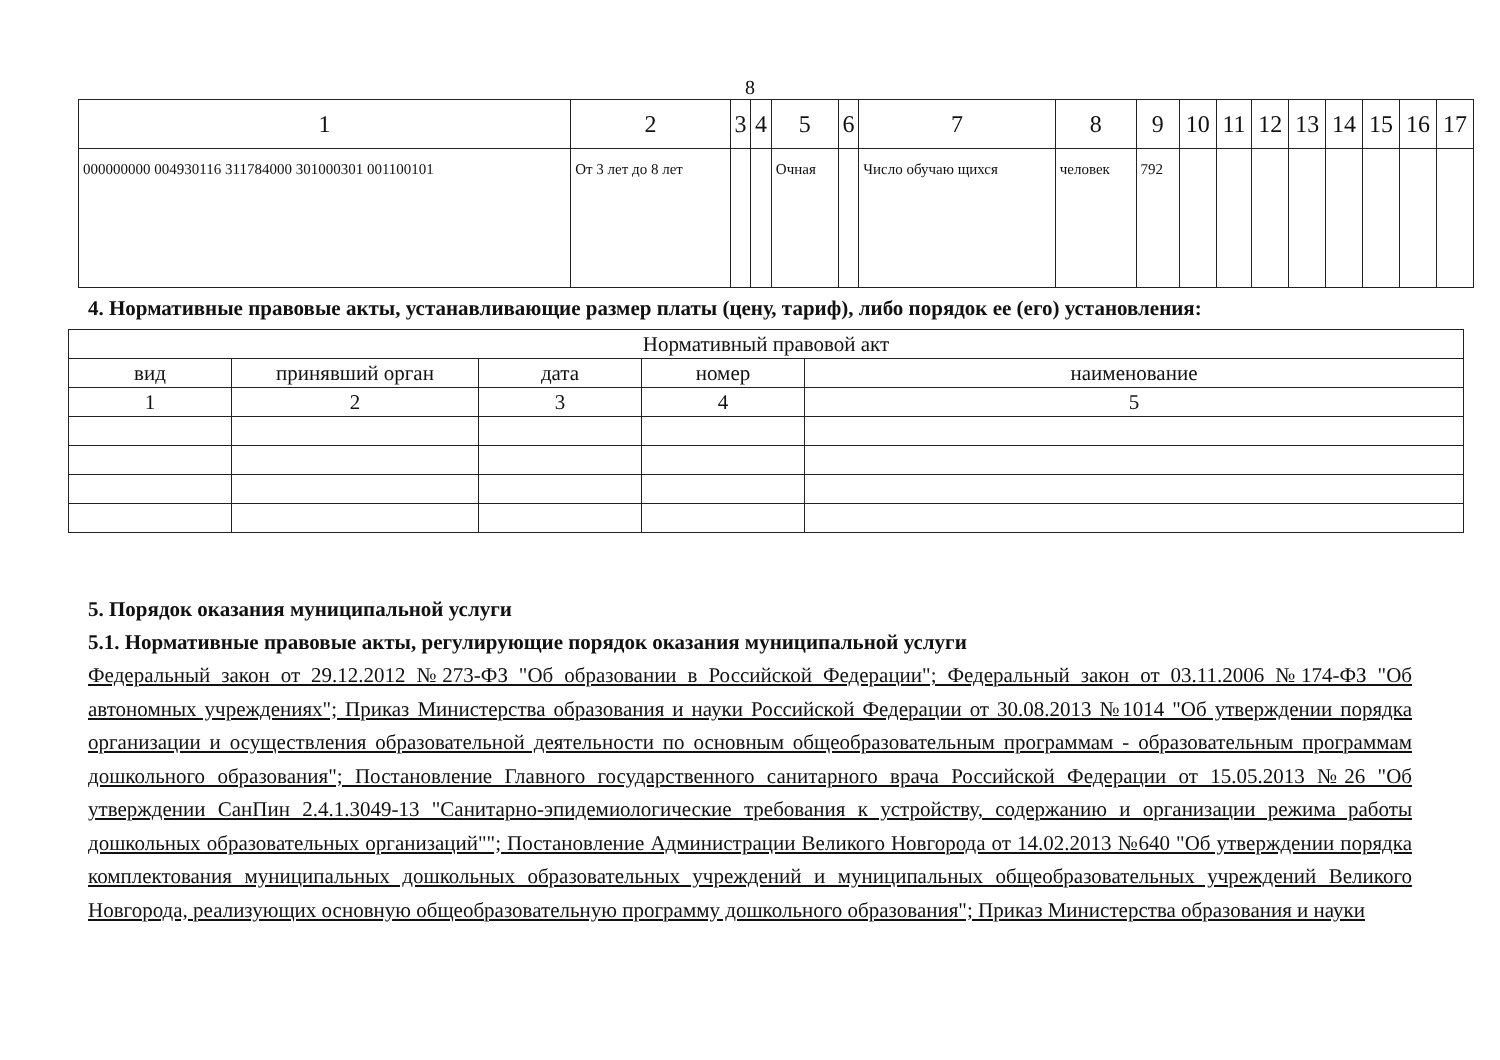8
| 1 | 2 | 3 | 4 | 5 | 6 | 7 | 8 | 9 | 10 | 11 | 12 | 13 | 14 | 15 | 16 | 17 |
| --- | --- | --- | --- | --- | --- | --- | --- | --- | --- | --- | --- | --- | --- | --- | --- | --- |
| 000000000 004930116 311784000 301000301 001100101 | От 3 лет до 8 лет | | | Очная | | Число обучаю щихся | человек | 792 | | | | | | | | |
4. Нормативные правовые акты, устанавливающие размер платы (цену, тариф), либо порядок ее (его) установления:
| Нормативный правовой акт | | | | |
| вид | принявший орган | дата | номер | наименование |
| 1 | 2 | 3 | 4 | 5 |
5. Порядок оказания муниципальной услуги
5.1. Нормативные правовые акты, регулирующие порядок оказания муниципальной услуги
Федеральный закон от 29.12.2012 №273-ФЗ "Об образовании в Российской Федерации"; Федеральный закон от 03.11.2006 №174-ФЗ "Об автономных учреждениях"; Приказ Министерства образования и науки Российской Федерации от 30.08.2013 №1014 "Об утверждении порядка организации и осуществления образовательной деятельности по основным общеобразовательным программам - образовательным программам дошкольного образования"; Постановление Главного государственного санитарного врача Российской Федерации от 15.05.2013 №26 "Об утверждении СанПин 2.4.1.3049-13 "Санитарно-эпидемиологические требования к устройству, содержанию и организации режима работы дошкольных образовательных организаций""; Постановление Администрации Великого Новгорода от 14.02.2013 №640 "Об утверждении порядка комплектования муниципальных дошкольных образовательных учреждений и муниципальных общеобразовательных учреждений Великого Новгорода, реализующих основную общеобразовательную программу дошкольного образования"; Приказ Министерства образования и науки